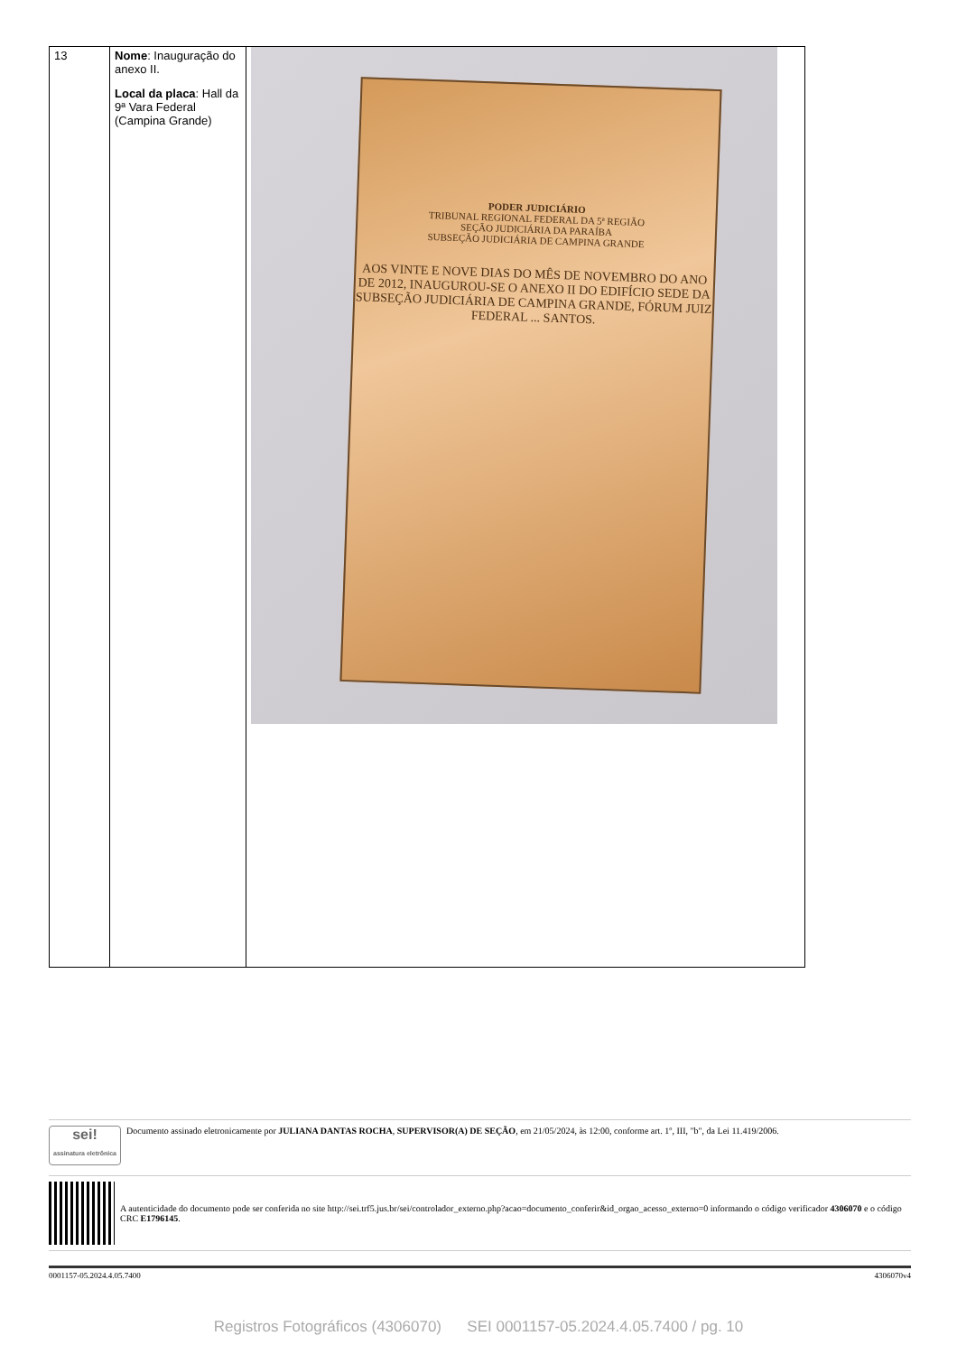| 13 | Nome : Inauguração do anexo II. Local da placa : Hall da 9ª Vara Federal (Campina Grande) | PODER JUDICIÁRIO TRIBUNAL REGIONAL FEDERAL DA 5ª REGIÃO SEÇÃO JUDICIÁRIA DA PARAÍBA SUBSEÇÃO JUDICIÁRIA DE CAMPINA GRANDE AOS VINTE E NOVE DIAS DO MÊS DE NOVEMBRO DO ANO DE 2012, INAUGUROU-SE O ANEXO II DO EDIFÍCIO SEDE DA SUBSEÇÃO JUDICIÁRIA DE CAMPINA GRANDE, FÓRUM JUIZ FEDERAL ... SANTOS. |
sei!
assinatura eletrônica
Documento assinado eletronicamente por JULIANA DANTAS ROCHA, SUPERVISOR(A) DE SEÇÃO, em 21/05/2024, às 12:00, conforme art. 1º, III, "b", da Lei 11.419/2006.
A autenticidade do documento pode ser conferida no site http://sei.trf5.jus.br/sei/controlador_externo.php?acao=documento_conferir&id_orgao_acesso_externo=0 informando o código verificador 4306070 e o código CRC E1796145.
0001157-05.2024.4.05.7400 4306070v4
Registros Fotográficos (4306070) SEI 0001157-05.2024.4.05.7400 / pg. 10